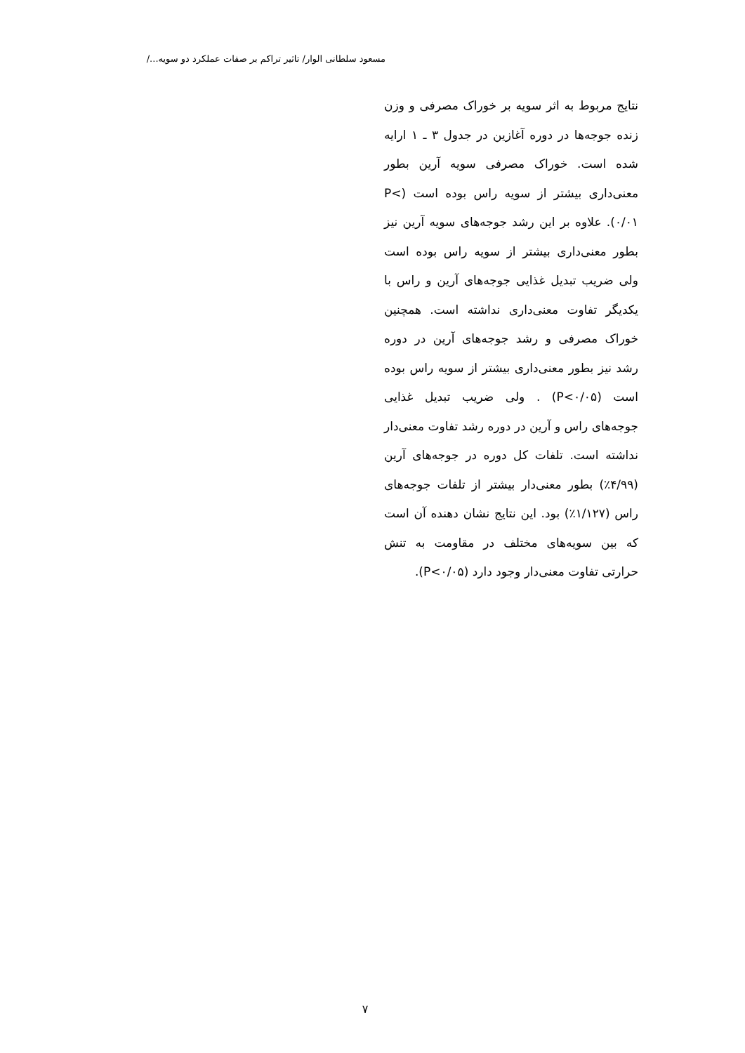مسعود سلطانی الوار/ تاثیر تراکم بر صفات عملکرد دو سویه.../
نتایج مربوط به اثر سویه بر خوراک مصرفی و وزن زنده جوجه‌ها در دوره آغازین در جدول ۳ ـ ۱ ارایه شده است. خوراک مصرفی سویه آرین بطور معنی‌داری بیشتر از سویه راس بوده است (P< ۰/۰۱). علاوه بر این رشد جوجه‌های سویه آرین نیز بطور معنی‌داری بیشتر از سویه راس بوده است ولی ضریب تبدیل غذایی جوجه‌های آرین و راس با یکدیگر تفاوت معنی‌داری نداشته است. همچنین خوراک مصرفی و رشد جوجه‌های آرین در دوره رشد نیز بطور معنی‌داری بیشتر از سویه راس بوده است (P<۰/۰۵) . ولی ضریب تبدیل غذایی جوجه‌های راس و آرین در دوره رشد تفاوت معنی‌دار نداشته است. تلفات کل دوره در جوجه‌های آرین (۴/۹۹٪) بطور معنی‌دار بیشتر از تلفات جوجه‌های راس (۱/۱۲۷٪) بود. این نتایج نشان دهنده آن است که بین سویه‌های مختلف در مقاومت به تنش حرارتی تفاوت معنی‌دار وجود دارد (P<۰/۰۵).
۷